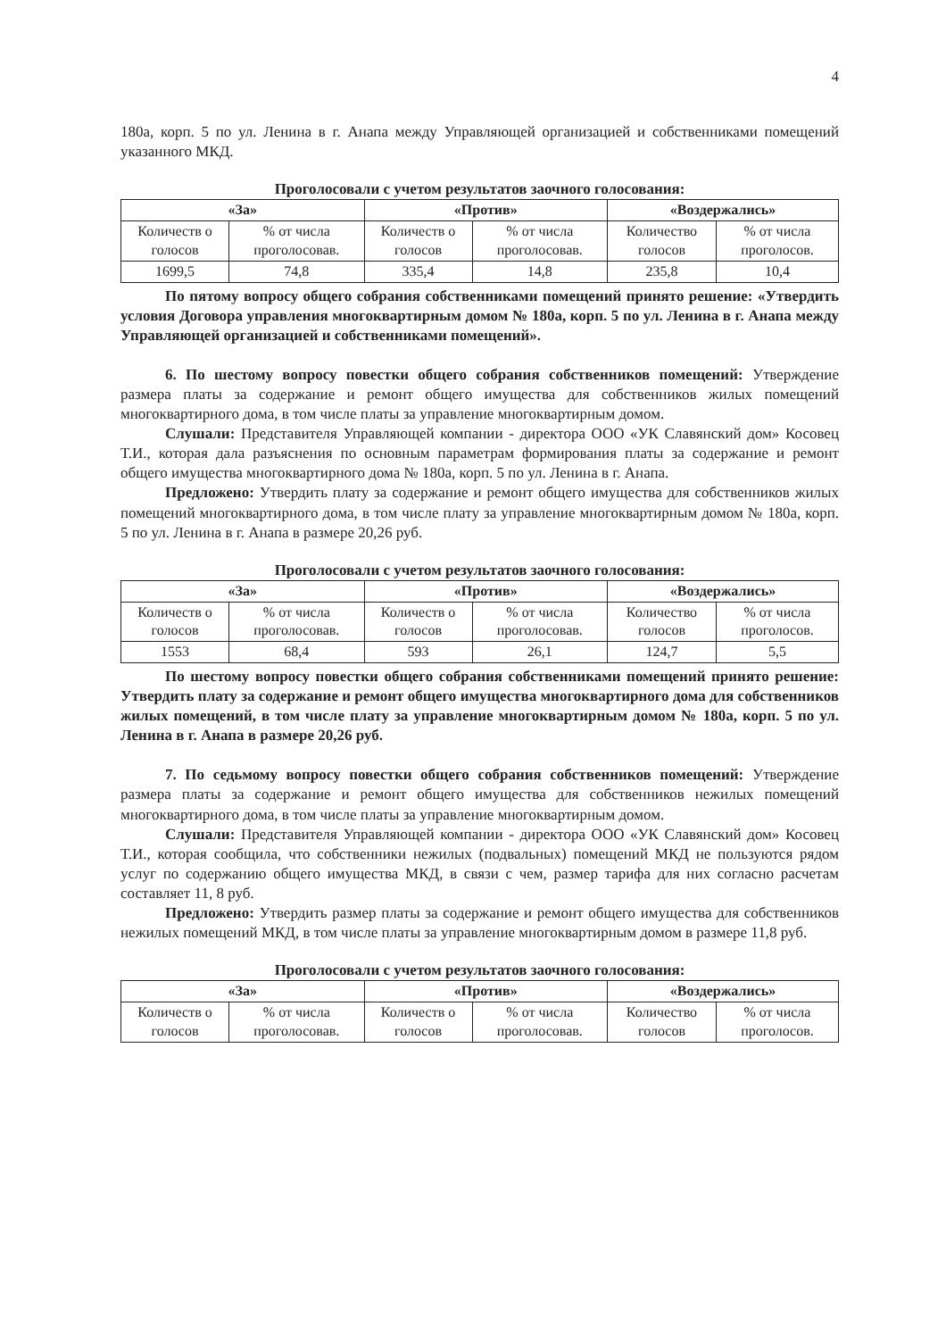4
180а, корп. 5 по ул. Ленина в г. Анапа между Управляющей организацией и собственниками помещений указанного МКД.
Проголосовали с учетом результатов заочного голосования:
| «За» | | «Против» | | «Воздержались» | |
| --- | --- | --- | --- | --- | --- |
| Количеств о голосов | % от числа проголосовав. | Количеств о голосов | % от числа проголосовав. | Количество голосов | % от числа проголосов. |
| 1699,5 | 74,8 | 335,4 | 14,8 | 235,8 | 10,4 |
По пятому вопросу общего собрания собственниками помещений принято решение: «Утвердить условия Договора управления многоквартирным домом № 180а, корп. 5 по ул. Ленина в г. Анапа между Управляющей организацией и собственниками помещений».
6. По шестому вопросу повестки общего собрания собственников помещений: Утверждение размера платы за содержание и ремонт общего имущества для собственников жилых помещений многоквартирного дома, в том числе платы за управление многоквартирным домом.
Слушали: Представителя Управляющей компании - директора ООО «УК Славянский дом» Косовец Т.И., которая дала разъяснения по основным параметрам формирования платы за содержание и ремонт общего имущества многоквартирного дома № 180а, корп. 5 по ул. Ленина в г. Анапа.
Предложено: Утвердить плату за содержание и ремонт общего имущества для собственников жилых помещений многоквартирного дома, в том числе плату за управление многоквартирным домом № 180а, корп. 5 по ул. Ленина в г. Анапа в размере 20,26 руб.
Проголосовали с учетом результатов заочного голосования:
| «За» | | «Против» | | «Воздержались» | |
| --- | --- | --- | --- | --- | --- |
| Количеств о голосов | % от числа проголосовав. | Количеств о голосов | % от числа проголосовав. | Количество голосов | % от числа проголосов. |
| 1553 | 68,4 | 593 | 26,1 | 124,7 | 5,5 |
По шестому вопросу повестки общего собрания собственниками помещений принято решение: Утвердить плату за содержание и ремонт общего имущества многоквартирного дома для собственников жилых помещений, в том числе плату за управление многоквартирным домом № 180а, корп. 5 по ул. Ленина в г. Анапа в размере 20,26 руб.
7. По седьмому вопросу повестки общего собрания собственников помещений: Утверждение размера платы за содержание и ремонт общего имущества для собственников нежилых помещений многоквартирного дома, в том числе платы за управление многоквартирным домом.
Слушали: Представителя Управляющей компании - директора ООО «УК Славянский дом» Косовец Т.И., которая сообщила, что собственники нежилых (подвальных) помещений МКД не пользуются рядом услуг по содержанию общего имущества МКД, в связи с чем, размер тарифа для них согласно расчетам составляет 11, 8 руб.
Предложено: Утвердить размер платы за содержание и ремонт общего имущества для собственников нежилых помещений МКД, в том числе платы за управление многоквартирным домом в размере 11,8 руб.
Проголосовали с учетом результатов заочного голосования:
| «За» | | «Против» | | «Воздержались» | |
| --- | --- | --- | --- | --- | --- |
| Количеств о голосов | % от числа проголосовав. | Количеств о голосов | % от числа проголосовав. | Количество голосов | % от числа проголосов. |